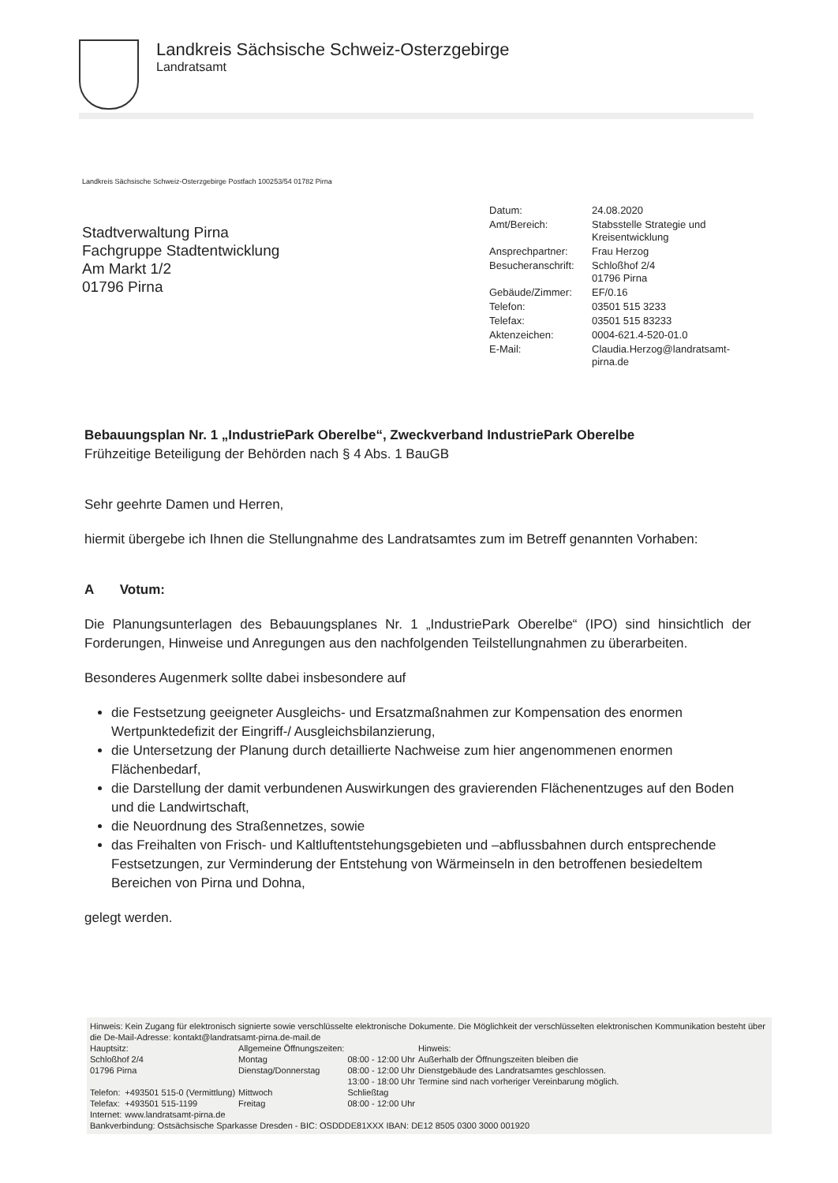Landkreis Sächsische Schweiz-Osterzgebirge
Landratsamt
Landkreis Sächsische Schweiz-Osterzgebirge Postfach 100253/54 01782 Pirna
Stadtverwaltung Pirna
Fachgruppe Stadtentwicklung
Am Markt 1/2
01796 Pirna
| Datum: | 24.08.2020 |
| Amt/Bereich: | Stabsstelle Strategie und Kreisentwicklung |
| Ansprechpartner: | Frau Herzog |
| Besucheranschrift: | Schloßhof 2/4 01796 Pirna |
| Gebäude/Zimmer: | EF/0.16 |
| Telefon: | 03501 515 3233 |
| Telefax: | 03501 515 83233 |
| Aktenzeichen: | 0004-621.4-520-01.0 |
| E-Mail: | Claudia.Herzog@landratsamt- pirna.de |
Bebauungsplan Nr. 1 „IndustriePark Oberelbe“, Zweckverband IndustriePark Oberelbe
Frühzeitige Beteiligung der Behörden nach § 4 Abs. 1 BauGB
Sehr geehrte Damen und Herren,
hiermit übergebe ich Ihnen die Stellungnahme des Landratsamtes zum im Betreff genannten Vorhaben:
A Votum:
Die Planungsunterlagen des Bebauungsplanes Nr. 1 „IndustriePark Oberelbe“ (IPO) sind hinsichtlich der Forderungen, Hinweise und Anregungen aus den nachfolgenden Teilstellungnahmen zu überarbeiten.
Besonderes Augenmerk sollte dabei insbesondere auf
die Festsetzung geeigneter Ausgleichs- und Ersatzmaßnahmen zur Kompensation des enormen Wertpunktedefizit der Eingriff-/ Ausgleichsbilanzierung,
die Untersetzung der Planung durch detaillierte Nachweise zum hier angenommenen enormen Flächenbedarf,
die Darstellung der damit verbundenen Auswirkungen des gravierenden Flächenentzuges auf den Boden und die Landwirtschaft,
die Neuordnung des Straßennetzes, sowie
das Freihalten von Frisch- und Kaltluftentstehungsgebieten und –abflussbahnen durch entsprechende Festsetzungen, zur Verminderung der Entstehung von Wärmeinseln in den betroffenen besiedeltem Bereichen von Pirna und Dohna,
gelegt werden.
Hinweis: Kein Zugang für elektronisch signierte sowie verschlüsselte elektronische Dokumente. Die Möglichkeit der verschlüsselten elektronischen Kommunikation besteht über die De-Mail-Adresse: kontakt@landratsamt-pirna.de-mail.de
| Hauptsitz: Schloßhof 2/4 01796 Pirna | | Allgemeine Öffnungszeiten: Montag Dienstag/Donnerstag | 08:00 - 12:00 Uhr 08:00 - 12:00 Uhr 13:00 - 18:00 Uhr | Hinweis: Außerhalb der Öffnungszeiten bleiben die Dienstgebäude des Landratsamtes geschlossen. Termine sind nach vorheriger Vereinbarung möglich. |
| Telefon: Telefax: | +493501 515-0 (Vermittlung) +493501 515-1199 | Mittwoch Freitag | Schließtag 08:00 - 12:00 Uhr | |
| Internet: | www.landratsamt-pirna.de | | | |
Bankverbindung: Ostsächsische Sparkasse Dresden - BIC: OSDDDE81XXX IBAN: DE12 8505 0300 3000 001920